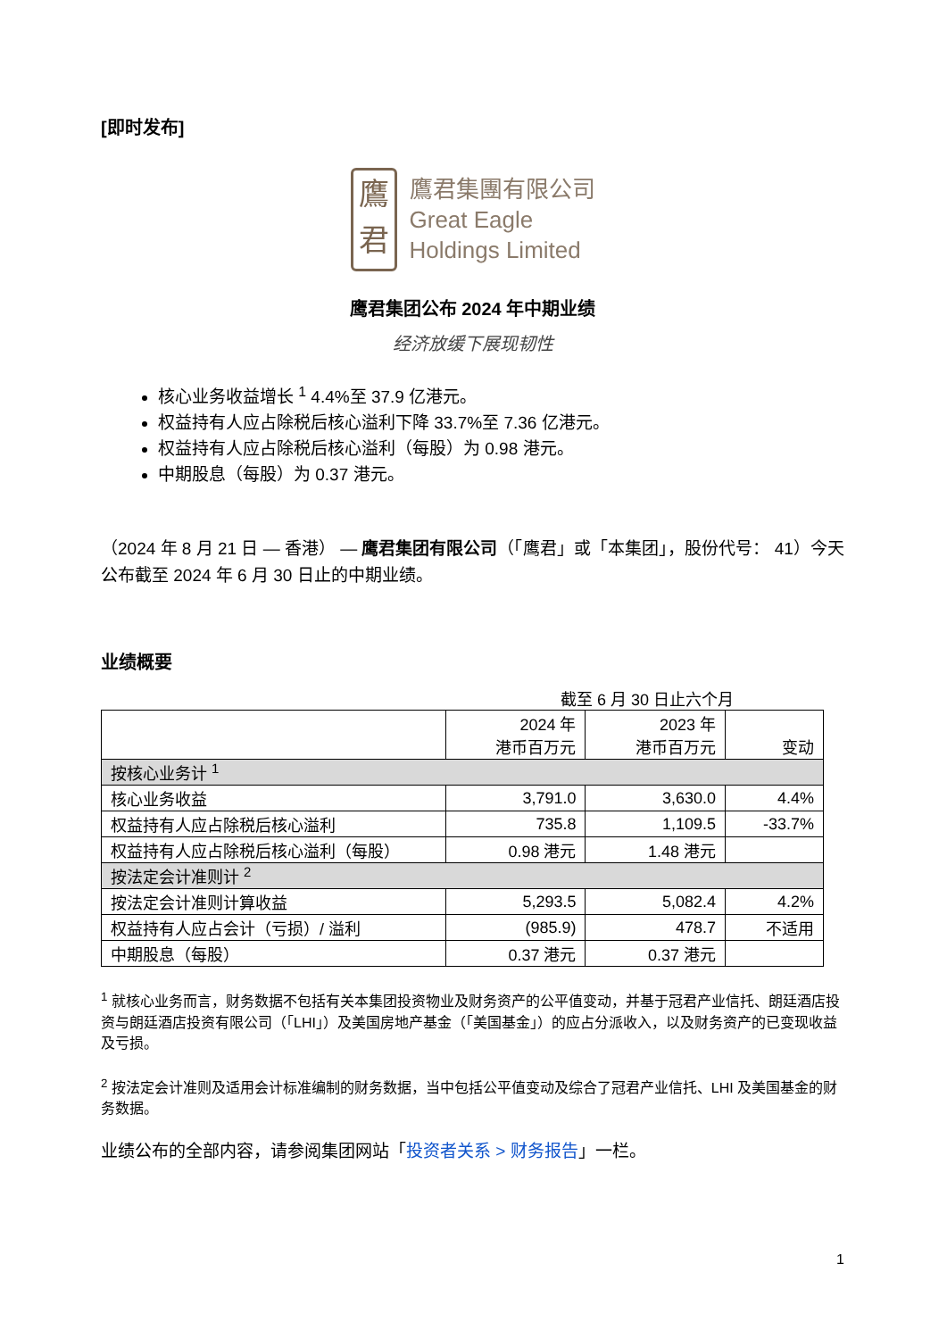[即时发布]
鷹
君
鷹君集團有限公司
Great Eagle
Holdings Limited
鹰君集团公布 2024 年中期业绩
经济放缓下展现韧性
核心业务收益增长 <sup>1</sup> 4.4%至 37.9 亿港元。
权益持有人应占除税后核心溢利下降 33.7%至 7.36 亿港元。
权益持有人应占除税后核心溢利（每股）为 0.98 港元。
中期股息（每股）为 0.37 港元。
（2024 年 8 月 21 日 — 香港） — 鹰君集团有限公司（「鹰君」或「本集团」，股份代号： 41）今天公布截至 2024 年 6 月 30 日止的中期业绩。
业绩概要
截至 6 月 30 日止六个月
| | 2024 年 港币百万元 | 2023 年 港币百万元 | 变动 |
| --- | --- | --- | --- |
| 按核心业务计 <sup>1</sup> | | | |
| 核心业务收益 | 3,791.0 | 3,630.0 | 4.4% |
| 权益持有人应占除税后核心溢利 | 735.8 | 1,109.5 | -33.7% |
| 权益持有人应占除税后核心溢利（每股） | 0.98 港元 | 1.48 港元 | |
| 按法定会计准则计 <sup>2</sup> | | | |
| 按法定会计准则计算收益 | 5,293.5 | 5,082.4 | 4.2% |
| 权益持有人应占会计（亏损）/ 溢利 | (985.9) | 478.7 | 不适用 |
| 中期股息（每股） | 0.37 港元 | 0.37 港元 | |
<sup>1</sup> 就核心业务而言，财务数据不包括有关本集团投资物业及财务资产的公平值变动，并基于冠君产业信托、朗廷酒店投资与朗廷酒店投资有限公司（「LHI」）及美国房地产基金（「美国基金」）的应占分派收入，以及财务资产的已变现收益及亏损。
<sup>2</sup> 按法定会计准则及适用会计标准编制的财务数据，当中包括公平值变动及综合了冠君产业信托、LHI 及美国基金的财务数据。
业绩公布的全部内容，请参阅集团网站「投资者关系 > 财务报告」一栏。
1